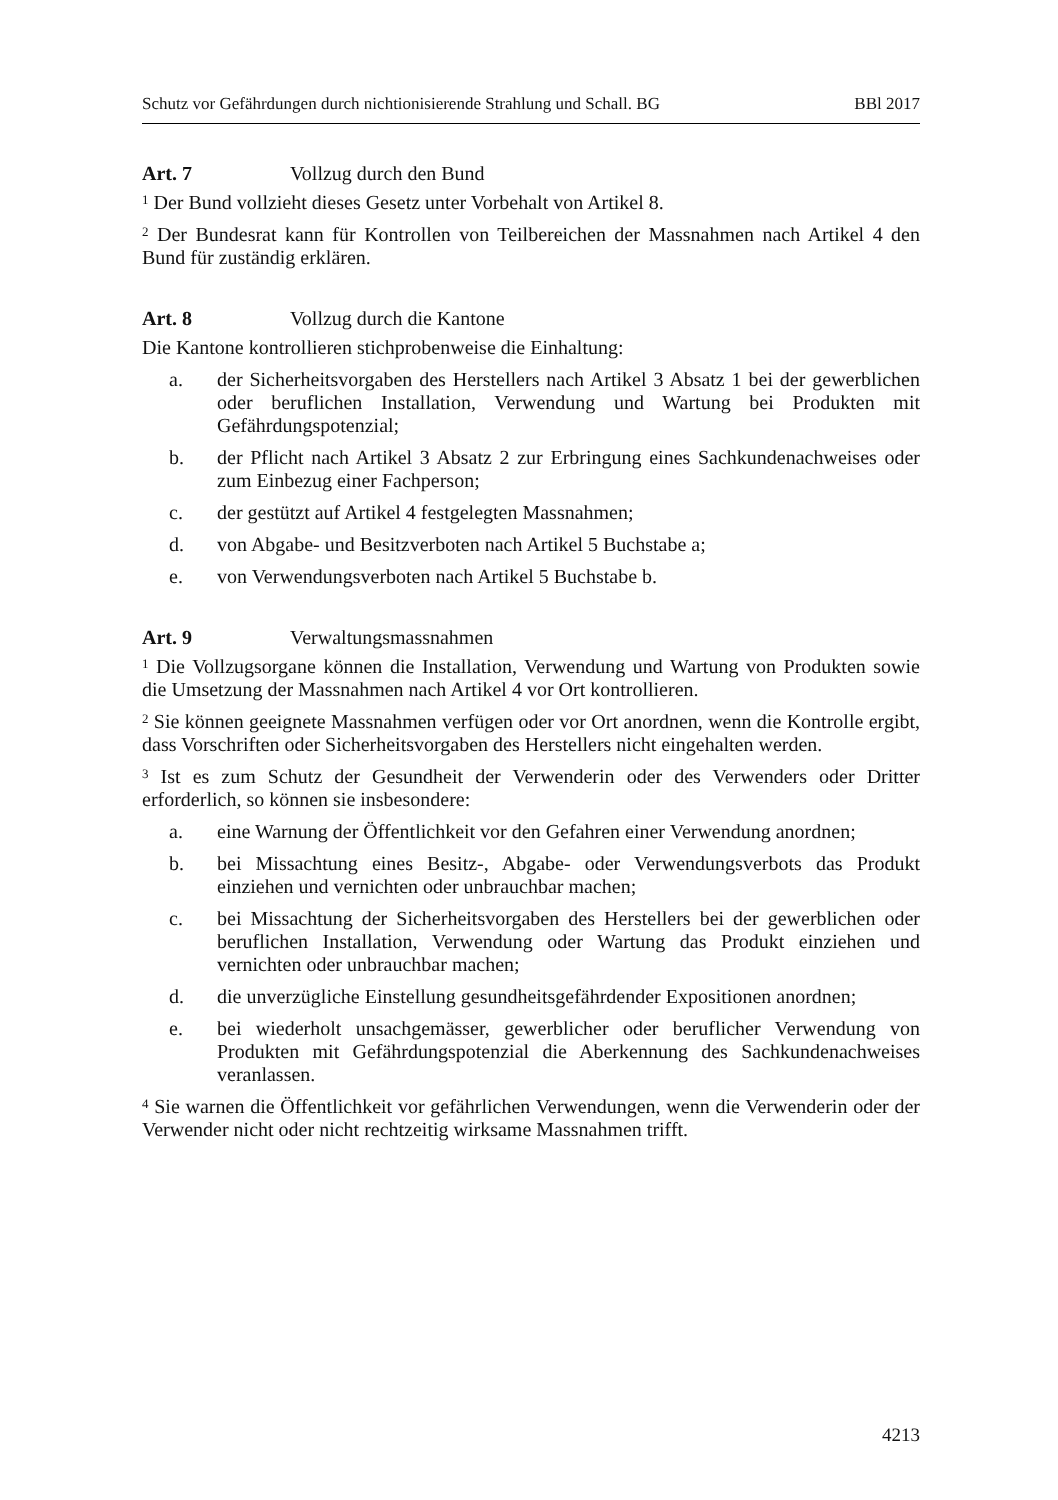Schutz vor Gefährdungen durch nichtionisierende Strahlung und Schall. BG BBl 2017
Art. 7 Vollzug durch den Bund
<sup>1</sup> Der Bund vollzieht dieses Gesetz unter Vorbehalt von Artikel 8.
<sup>2</sup> Der Bundesrat kann für Kontrollen von Teilbereichen der Massnahmen nach Artikel 4 den Bund für zuständig erklären.
Art. 8 Vollzug durch die Kantone
Die Kantone kontrollieren stichprobenweise die Einhaltung:
a. der Sicherheitsvorgaben des Herstellers nach Artikel 3 Absatz 1 bei der gewerblichen oder beruflichen Installation, Verwendung und Wartung bei Produkten mit Gefährdungspotenzial;
b. der Pflicht nach Artikel 3 Absatz 2 zur Erbringung eines Sachkundenachweises oder zum Einbezug einer Fachperson;
c. der gestützt auf Artikel 4 festgelegten Massnahmen;
d. von Abgabe- und Besitzverboten nach Artikel 5 Buchstabe a;
e. von Verwendungsverboten nach Artikel 5 Buchstabe b.
Art. 9 Verwaltungsmassnahmen
<sup>1</sup> Die Vollzugsorgane können die Installation, Verwendung und Wartung von Produkten sowie die Umsetzung der Massnahmen nach Artikel 4 vor Ort kontrollieren.
<sup>2</sup> Sie können geeignete Massnahmen verfügen oder vor Ort anordnen, wenn die Kontrolle ergibt, dass Vorschriften oder Sicherheitsvorgaben des Herstellers nicht eingehalten werden.
<sup>3</sup> Ist es zum Schutz der Gesundheit der Verwenderin oder des Verwenders oder Dritter erforderlich, so können sie insbesondere:
a. eine Warnung der Öffentlichkeit vor den Gefahren einer Verwendung anordnen;
b. bei Missachtung eines Besitz-, Abgabe- oder Verwendungsverbots das Produkt einziehen und vernichten oder unbrauchbar machen;
c. bei Missachtung der Sicherheitsvorgaben des Herstellers bei der gewerblichen oder beruflichen Installation, Verwendung oder Wartung das Produkt einziehen und vernichten oder unbrauchbar machen;
d. die unverzügliche Einstellung gesundheitsgefährdender Expositionen anordnen;
e. bei wiederholt unsachgemässer, gewerblicher oder beruflicher Verwendung von Produkten mit Gefährdungspotenzial die Aberkennung des Sachkundenachweises veranlassen.
<sup>4</sup> Sie warnen die Öffentlichkeit vor gefährlichen Verwendungen, wenn die Verwenderin oder der Verwender nicht oder nicht rechtzeitig wirksame Massnahmen trifft.
4213